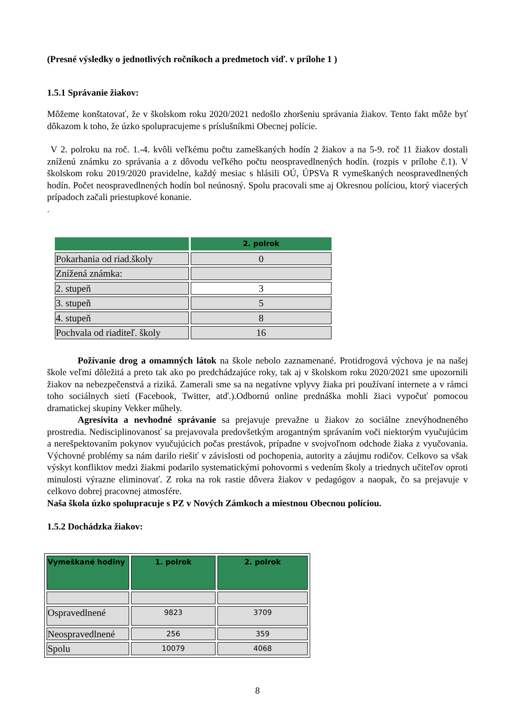(Presné výsledky o jednotlivých ročníkoch a predmetoch viď. v prílohe 1 )
1.5.1 Správanie žiakov:
Môžeme konštatovať, že v školskom roku 2020/2021 nedošlo zhoršeniu správania žiakov. Tento fakt môže byť dôkazom k toho, že úzko spolupracujeme s príslušníkmi Obecnej polície.
V 2. polroku na roč. 1.-4. kvôli veľkému počtu zameškaných hodín 2 žiakov a na 5-9. roč 11 žiakov dostali zníženú známku zo správania a z dôvodu veľkého počtu neospravedlnených hodín. (rozpis v prílohe č.1). V školskom roku 2019/2020 pravidelne, každý mesiac s hlásili OÚ, ÚPSVa R vymeškaných neospravedlnených hodín. Počet neospravedlnených hodín bol neúnosný. Spolu pracovali sme aj Okresnou políciou, ktorý viacerých prípadoch začali priestupkové konanie.
.
| | 2. polrok |
| --- | --- |
| Pokarhania od riad.školy | 0 |
| Znížená známka: | |
| 2. stupeň | 3 |
| 3. stupeň | 5 |
| 4. stupeň | 8 |
| Pochvala od riaditeľ. školy | 16 |
Požívanie drog a omamných látok na škole nebolo zaznamenané. Protidrogová výchova je na našej škole veľmi dôležitá a preto tak ako po predchádzajúce roky, tak aj v školskom roku 2020/2021 sme upozornili žiakov na nebezpečenstvá a riziká. Zamerali sme sa na negatívne vplyvy žiaka pri používaní internete a v rámci toho sociálnych sietí (Facebook, Twitter, atď.).Odbornú online prednáška mohli žiaci vypočuť pomocou dramatickej skupiny Vekker műhely.
Agresivita a nevhodné správanie sa prejavuje prevažne u žiakov zo sociálne znevýhodneného prostredia. Nedisciplinovanosť sa prejavovala predovšetkým arogantným správaním voči niektorým vyučujúcim a nerešpektovaním pokynov vyučujúcich počas prestávok, prípadne v svojvoľnom odchode žiaka z vyučovania. Výchovné problémy sa nám darilo riešiť v závislosti od pochopenia, autority a záujmu rodičov. Celkovo sa však výskyt konfliktov medzi žiakmi podarilo systematickými pohovormi s vedením školy a triednych učiteľov oproti minulosti výrazne eliminovať. Z roka na rok rastie dôvera žiakov v pedagógov a naopak, čo sa prejavuje v celkovo dobrej pracovnej atmosfére.
Naša škola úzko spolupracuje s PZ v Nových Zámkoch a miestnou Obecnou políciou.
1.5.2 Dochádzka žiakov:
| Vymeškané hodiny | 1. polrok | 2. polrok |
| --- | --- | --- |
| Ospravedlnené | 9823 | 3709 |
| Neospravedlnené | 256 | 359 |
| Spolu | 10079 | 4068 |
8